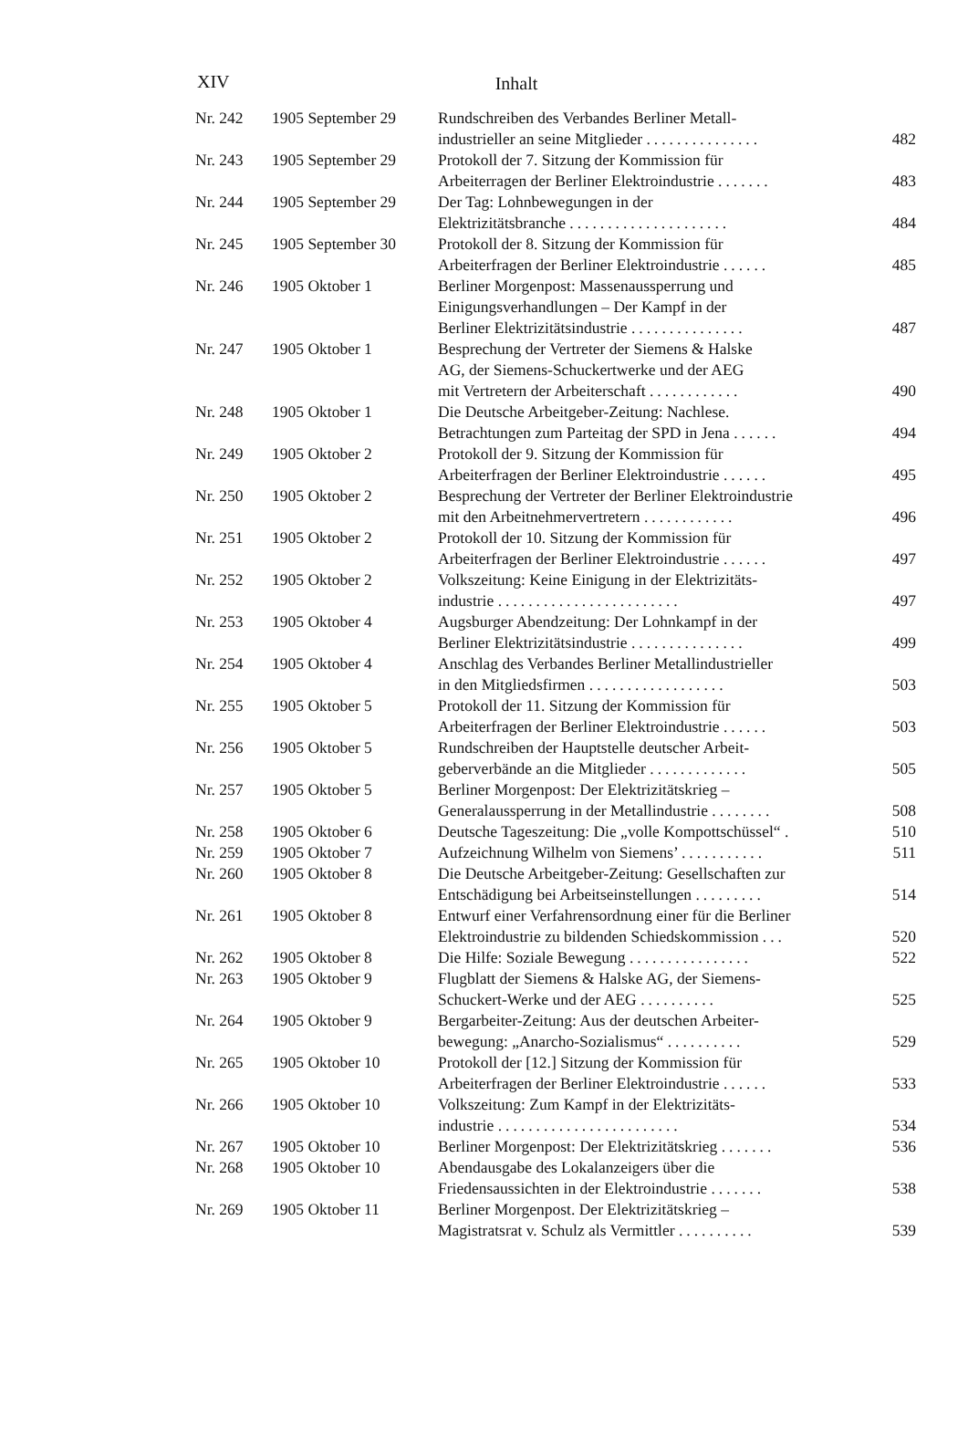XIV Inhalt
| Nr. 242 | 1905 September 29 | Rundschreiben des Verbandes Berliner Metall- industrieller an seine Mitglieder ............... | 482 |
| Nr. 243 | 1905 September 29 | Protokoll der 7. Sitzung der Kommission für Arbeiterragen der Berliner Elektroindustrie ....... | 483 |
| Nr. 244 | 1905 September 29 | Der Tag: Lohnbewegungen in der Elektrizitätsbranche ..................... | 484 |
| Nr. 245 | 1905 September 30 | Protokoll der 8. Sitzung der Kommission für Arbeiterfragen der Berliner Elektroindustrie ...... | 485 |
| Nr. 246 | 1905 Oktober 1 | Berliner Morgenpost: Massenaussperrung und Einigungsverhandlungen – Der Kampf in der Berliner Elektrizitätsindustrie ............... | 487 |
| Nr. 247 | 1905 Oktober 1 | Besprechung der Vertreter der Siemens & Halske AG, der Siemens-Schuckertwerke und der AEG mit Vertretern der Arbeiterschaft ............ | 490 |
| Nr. 248 | 1905 Oktober 1 | Die Deutsche Arbeitgeber-Zeitung: Nachlese. Betrachtungen zum Parteitag der SPD in Jena ...... | 494 |
| Nr. 249 | 1905 Oktober 2 | Protokoll der 9. Sitzung der Kommission für Arbeiterfragen der Berliner Elektroindustrie ...... | 495 |
| Nr. 250 | 1905 Oktober 2 | Besprechung der Vertreter der Berliner Elektroindustrie mit den Arbeitnehmervertretern ............ | 496 |
| Nr. 251 | 1905 Oktober 2 | Protokoll der 10. Sitzung der Kommission für Arbeiterfragen der Berliner Elektroindustrie ...... | 497 |
| Nr. 252 | 1905 Oktober 2 | Volkszeitung: Keine Einigung in der Elektrizitäts- industrie ........................ | 497 |
| Nr. 253 | 1905 Oktober 4 | Augsburger Abendzeitung: Der Lohnkampf in der Berliner Elektrizitätsindustrie ............... | 499 |
| Nr. 254 | 1905 Oktober 4 | Anschlag des Verbandes Berliner Metallindustrieller in den Mitgliedsfirmen .................. | 503 |
| Nr. 255 | 1905 Oktober 5 | Protokoll der 11. Sitzung der Kommission für Arbeiterfragen der Berliner Elektroindustrie ...... | 503 |
| Nr. 256 | 1905 Oktober 5 | Rundschreiben der Hauptstelle deutscher Arbeit- geberverbände an die Mitglieder ............. | 505 |
| Nr. 257 | 1905 Oktober 5 | Berliner Morgenpost: Der Elektrizitätskrieg – Generalaussperrung in der Metallindustrie ........ | 508 |
| Nr. 258 | 1905 Oktober 6 | Deutsche Tageszeitung: Die „volle Kompottschüssel“ . | 510 |
| Nr. 259 | 1905 Oktober 7 | Aufzeichnung Wilhelm von Siemens’ ........... | 511 |
| Nr. 260 | 1905 Oktober 8 | Die Deutsche Arbeitgeber-Zeitung: Gesellschaften zur Entschädigung bei Arbeitseinstellungen ......... | 514 |
| Nr. 261 | 1905 Oktober 8 | Entwurf einer Verfahrensordnung einer für die Berliner Elektroindustrie zu bildenden Schiedskommission ... | 520 |
| Nr. 262 | 1905 Oktober 8 | Die Hilfe: Soziale Bewegung ................ | 522 |
| Nr. 263 | 1905 Oktober 9 | Flugblatt der Siemens & Halske AG, der Siemens- Schuckert-Werke und der AEG .......... | 525 |
| Nr. 264 | 1905 Oktober 9 | Bergarbeiter-Zeitung: Aus der deutschen Arbeiter- bewegung: „Anarcho-Sozialismus“ .......... | 529 |
| Nr. 265 | 1905 Oktober 10 | Protokoll der [12.] Sitzung der Kommission für Arbeiterfragen der Berliner Elektroindustrie ...... | 533 |
| Nr. 266 | 1905 Oktober 10 | Volkszeitung: Zum Kampf in der Elektrizitäts- industrie ........................ | 534 |
| Nr. 267 | 1905 Oktober 10 | Berliner Morgenpost: Der Elektrizitätskrieg ....... | 536 |
| Nr. 268 | 1905 Oktober 10 | Abendausgabe des Lokalanzeigers über die Friedensaussichten in der Elektroindustrie ....... | 538 |
| Nr. 269 | 1905 Oktober 11 | Berliner Morgenpost. Der Elektrizitätskrieg – Magistratsrat v. Schulz als Vermittler .......... | 539 |